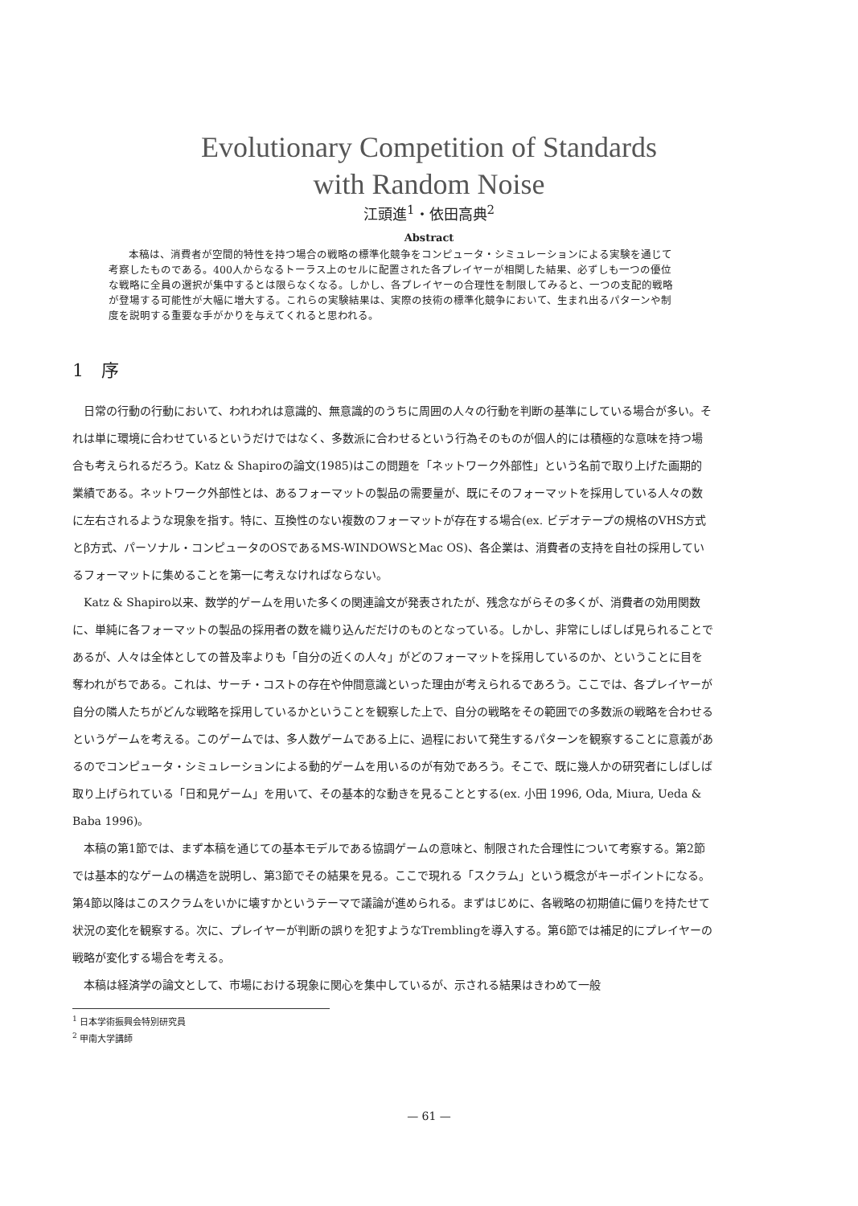Evolutionary Competition of Standards
with Random Noise
江頭進<sup>1</sup>・依田高典<sup>2</sup>
Abstract
本稿は、消費者が空間的特性を持つ場合の戦略の標準化競争をコンピュータ・シミュレーションによる実験を通じて考察したものである。400人からなるトーラス上のセルに配置された各プレイヤーが相関した結果、必ずしも一つの優位な戦略に全員の選択が集中するとは限らなくなる。しかし、各プレイヤーの合理性を制限してみると、一つの支配的戦略が登場する可能性が大幅に増大する。これらの実験結果は、実際の技術の標準化競争において、生まれ出るパターンや制度を説明する重要な手がかりを与えてくれると思われる。
1　序
日常の行動の行動において、われわれは意識的、無意識的のうちに周囲の人々の行動を判断の基準にしている場合が多い。それは単に環境に合わせているというだけではなく、多数派に合わせるという行為そのものが個人的には積極的な意味を持つ場合も考えられるだろう。Katz & Shapiroの論文(1985)はこの問題を「ネットワーク外部性」という名前で取り上げた画期的業績である。ネットワーク外部性とは、あるフォーマットの製品の需要量が、既にそのフォーマットを採用している人々の数に左右されるような現象を指す。特に、互換性のない複数のフォーマットが存在する場合(ex. ビデオテープの規格のVHS方式とβ方式、パーソナル・コンピュータのOSであるMS-WINDOWSとMac OS)、各企業は、消費者の支持を自社の採用しているフォーマットに集めることを第一に考えなければならない。
Katz & Shapiro以来、数学的ゲームを用いた多くの関連論文が発表されたが、残念ながらその多くが、消費者の効用関数に、単純に各フォーマットの製品の採用者の数を織り込んだだけのものとなっている。しかし、非常にしばしば見られることであるが、人々は全体としての普及率よりも「自分の近くの人々」がどのフォーマットを採用しているのか、ということに目を奪われがちである。これは、サーチ・コストの存在や仲間意識といった理由が考えられるであろう。ここでは、各プレイヤーが自分の隣人たちがどんな戦略を採用しているかということを観察した上で、自分の戦略をその範囲での多数派の戦略を合わせるというゲームを考える。このゲームでは、多人数ゲームである上に、過程において発生するパターンを観察することに意義があるのでコンピュータ・シミュレーションによる動的ゲームを用いるのが有効であろう。そこで、既に幾人かの研究者にしばしば取り上げられている「日和見ゲーム」を用いて、その基本的な動きを見ることとする(ex. 小田 1996, Oda, Miura, Ueda & Baba 1996)。
本稿の第1節では、まず本稿を通じての基本モデルである協調ゲームの意味と、制限された合理性について考察する。第2節では基本的なゲームの構造を説明し、第3節でその結果を見る。ここで現れる「スクラム」という概念がキーポイントになる。第4節以降はこのスクラムをいかに壊すかというテーマで議論が進められる。まずはじめに、各戦略の初期値に偏りを持たせて状況の変化を観察する。次に、プレイヤーが判断の誤りを犯すようなTremblingを導入する。第6節では補足的にプレイヤーの戦略が変化する場合を考える。
本稿は経済学の論文として、市場における現象に関心を集中しているが、示される結果はきわめて一般
<sup>1</sup> 日本学術振興会特別研究員
<sup>2</sup> 甲南大学講師
— 61 —